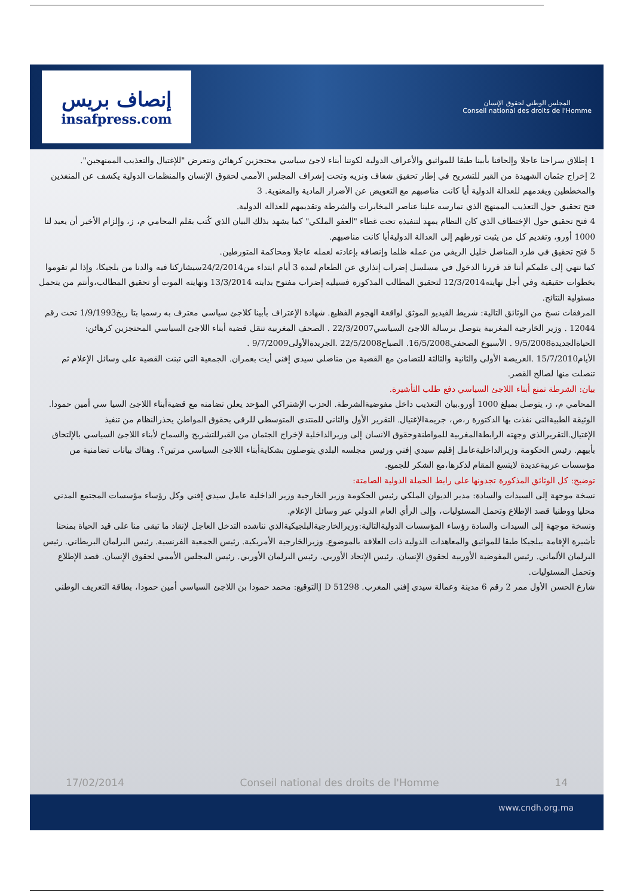إنصاف بريس
insafpress.com
المجلس الوطني لحقوق الإنسان
Conseil national des droits de l'Homme
1 إطلاق سراحنا عاجلا وإلحاقنا بأبينا طبقا للمواثيق والأعراف الدولية لكوننا أبناء لاجئ سياسي محتجزين كرهائن ونتعرض "للإغتيال والتعذيب الممنهجين".
2 إخراج جثمان الشهيدة من القبر للتشريح في إطار تحقيق شفاف ونزيه وتحت إشراف المجلس الأممي لحقوق الإنسان والمنظمات الدولية يكشف عن المنفذين والمخططين ويقدمهم للعدالة الدولية أيا كانت مناصبهم مع التعويض عن الأضرار المادية والمعنوية. 3
فتح تحقيق حول التعذيب الممنهج الذي تمارسه علينا عناصر المخابرات والشرطة وتقديمهم للعدالة الدولية.
4 فتح تحقيق حول الإختطاف الذي كان النظام يمهد لتنفيذه تحت غطاء "العفو الملكي" كما يشهد بذلك البيان الذي كُتب بقلم المحامي م، ز، وإلزام الأخير أن يعيد لنا 1000 أورو، وتقديم كل من يثبت تورطهم إلى العدالة الدوليةأيا كانت مناصبهم.
5 فتح تحقيق في طرد المناضل خليل الريفي من عمله ظلما وإنصافه بإعادته لعمله عاجلا ومحاكمة المتورطين.
كما ننهي إلى علمكم أننا قد قررنا الدخول في مسلسل إضراب إنذاري عن الطعام لمدة 3 أيام ابتداء من24/2/2014سيشاركنا فيه والدنا من بلجيكا، وإذا لم تقوموا بخطوات حقيقية وفي أجل نهايته12/3/2014 لتحقيق المطالب المذكورة فسيليه إضراب مفتوح بدايته 13/3/2014 ونهايته الموت أو تحقيق المطالب،وأنتم من يتحمل مسئولية النتائج.
المرفقات نسخ من الوثائق التالية: شريط الفيديو الموثق لواقعة الهجوم الفظيع. شهادة الإعتراف بأبينا كلاجئ سياسي معترف به رسميا بتا ريخ1/9/1993 تحت رقم 12044 . وزير الخارجية المغربية يتوصل برسالة اللاجئ السياسي22/3/2007 . الصحف المغربية تنقل قضية أبناء اللاجئ السياسي المحتجزين كرهائن: الحياةالجديدة9/5/2008 . الأسبوع الصحفي16/5/2008. الصباح22/5/2008 .الجريدةالأولى9/7/2009 .
الأيام15/7/2010 .العريضة الأولى والثانية والثالثة للتضامن مع القضية من مناضلي سيدي إفني أيت بعمران. الجمعية التي تبنت القضية على وسائل الإعلام ثم تنصلت منها لصالح القصر.
بيان: الشرطة تمنع أبناء اللاجئ السياسي دفع طلب التأشيرة.
المحامي م، ز، يتوصل بمبلغ 1000 أورو.بيان التعذيب داخل مفوضيةالشرطة. الحزب الإشتراكي المؤحد يعلن تضامنه مع قضيةأبناء اللاجئ السيا سي أمين حمودا. الوثيقة الطبيةالتي نفذت بها الدكتورة ر،ص، جريمةالإغتيال. التقرير الأول والثاني للمنتدى المتوسطي للرقي بحقوق المواطن يحذرالنظام من تنفيذ الإغتيال.التقريرالذي وجهته الرابطةالمغربية للمواطنةوحقوق الانسان إلى وزيرالداخلية لإخراج الجثمان من القبرللتشريح والسماح لأبناء اللاجئ السياسي بالإلتحاق بأبيهم. رئيس الحكومة وزيرالداخليةعامل إقليم سيدي إفني ورئيس مجلسه البلدي يتوصلون بشكايةأبناء اللاجئ السياسي مرتين؟. وهناك بيانات تضامنية من مؤسسات عربيةعديدة لايتسع المقام لذكرها،مع الشكر للجميع.
توضيح: كل الوثائق المذكورة تجدونها على رابط الحملة الدولية الصامتة:
نسخة موجهة إلى السيدات والسادة: مدير الديوان الملكي رئيس الحكومة وزير الخارجية وزير الداخلية عامل سيدي إفني وكل رؤساء مؤسسات المجتمع المدني محليا ووطنيا قصد الإطلاع وتحمل المسئوليات، وإلى الرأي العام الدولي عبر وسائل الإعلام.
ونسخة موجهة إلى السيدات والسادة رؤساء المؤسسات الدوليةالتالية:وزيرالخارجيةالبلجيكيةالذي نناشده التدخل العاجل لإنقاذ ما تبقى منا على قيد الحياة بمنحنا تأشيرة الإقامة ببلجيكا طبقا للمواثيق والمعاهدات الدولية ذات العلاقة بالموضوع. وزيرالخارجية الأمريكية. رئيس الجمعية الفرنسية. رئيس البرلمان البريطاني. رئيس البرلمان الألماني. رئيس المفوضية الأوربية لحقوق الإنسان. رئيس الإتحاد الأوربي. رئيس البرلمان الأوربي. رئيس المجلس الأممي لحقوق الإنسان. قصد الإطلاع وتحمل المسئوليات.
شارع الحسن الأول ممر 2 رقم 6 مدينة وعمالة سيدي إفني المغرب. J D 51298التوقيع: محمد حمودا بن اللاجئ السياسي أمين حمودا، بطاقة التعريف الوطني
17/02/2014 Conseil national des droits de l'Homme 14
www.cndh.org.ma